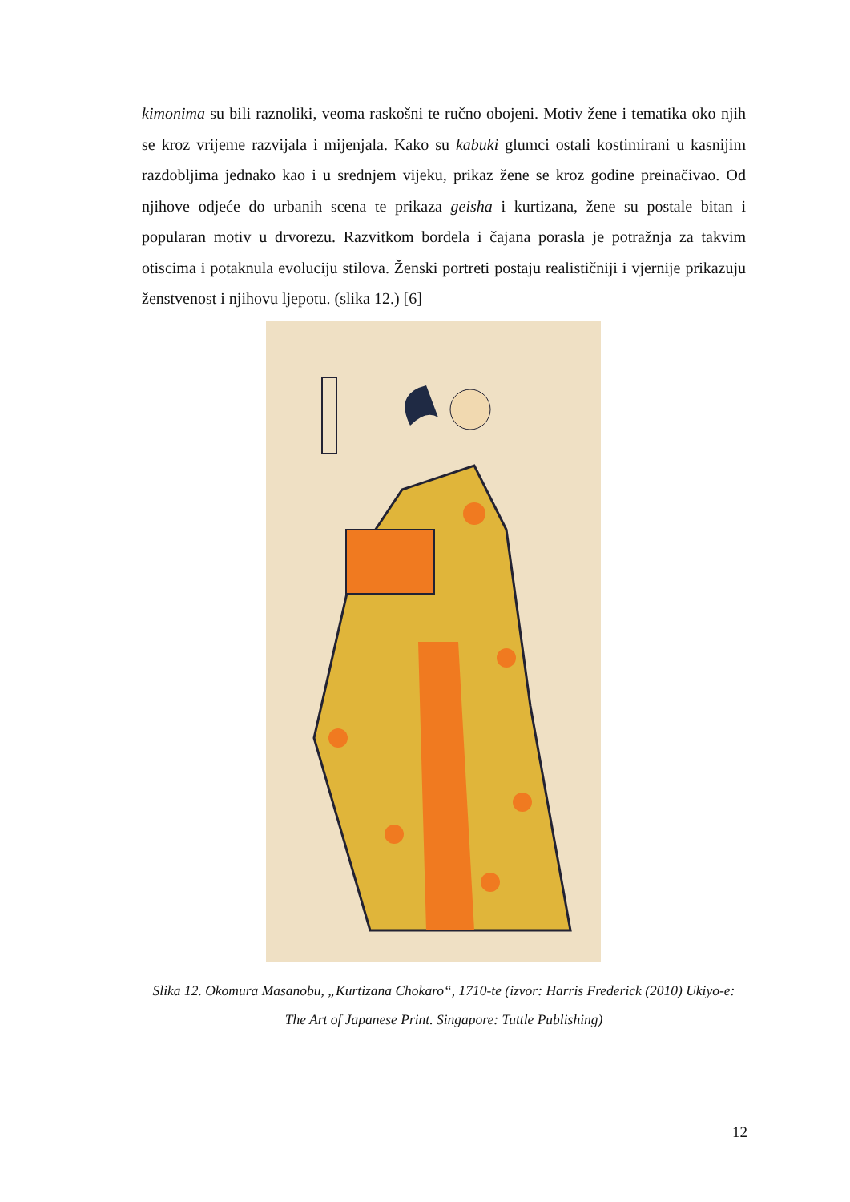kimonima su bili raznoliki, veoma raskošni te ručno obojeni. Motiv žene i tematika oko njih se kroz vrijeme razvijala i mijenjala. Kako su kabuki glumci ostali kostimirani u kasnijim razdobljima jednako kao i u srednjem vijeku, prikaz žene se kroz godine preinačivao. Od njihove odjeće do urbanih scena te prikaza geisha i kurtizana, žene su postale bitan i popularan motiv u drvorezu. Razvitkom bordela i čajana porasla je potražnja za takvim otiscima i potaknula evoluciju stilova. Ženski portreti postaju realističniji i vjernije prikazuju ženstvenost i njihovu ljepotu. (slika 12.) [6]
Slika 12. Okomura Masanobu, „Kurtizana Chokaro“, 1710-te (izvor: Harris Frederick (2010) Ukiyo-e: The Art of Japanese Print. Singapore: Tuttle Publishing)
12